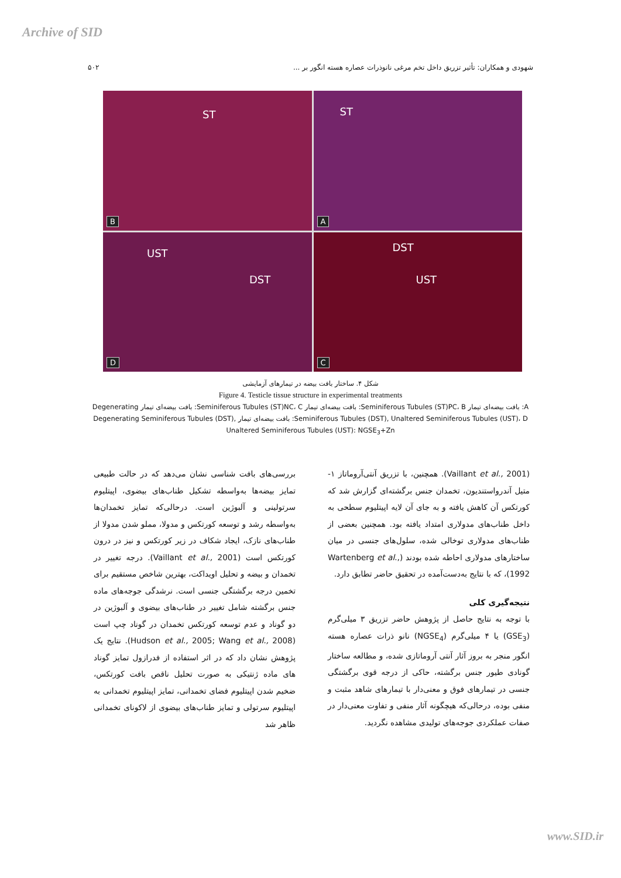Archive of SID
شهودی و همکاران: تأثیر تزریق داخل تخم مرغی نانوذرات عصاره هسته انگور بر ... ۵۰۲
ST
B
ST
A
UST
DST
D
DST
UST
C
شکل ۴. ساختار بافت بیضه در تیمارهای آزمایشی
Figure 4. Testicle tissue structure in experimental treatments
A: بافت بیضه‌ای تیمار Seminiferous Tubules (ST)PC، B: بافت بیضه‌ای تیمار Seminiferous Tubules (ST)NC، C: بافت بیضه‌ای تیمار Degenerating Seminiferous Tubules (DST), Unaltered Seminiferous Tubules (UST)، D: بافت بیضه‌ای تیمار Degenerating Seminiferous Tubules (DST), Unaltered Seminiferous Tubules (UST): NGSE<sub>3</sub>+Zn
بررسی‌های بافت شناسی نشان می‌دهد که در حالت طبیعی تمایز بیضه‌ها به‌واسطه تشکیل طناب‌های بیضوی، اپیتلیوم سرتولینی و آلبوژین است. درحالی‌که تمایز تخمدان‌ها به‌واسطه رشد و توسعه کورتکس و مدولا، مملو شدن مدولا از طناب‌های نازک، ایجاد شکاف در زیر کورتکس و نیز در درون کورتکس است (Vaillant et al., 2001). درجه تغییر در تخمدان و بیضه و تحلیل اویداکت، بهترین شاخص مستقیم برای تخمین درجه برگشتگی جنسی است. نرشدگی جوجه‌های ماده جنس برگشته شامل تغییر در طناب‌های بیضوی و آلبوژین در دو گوناد و عدم توسعه کورتکس تخمدان در گوناد چپ است (Hudson et al., 2005; Wang et al., 2008). نتایج یک پژوهش نشان داد که در اثر استفاده از فدرازول تمایز گوناد های ماده ژنتیکی به صورت تحلیل ناقص بافت کورتکس، ضخیم شدن اپیتلیوم فضای تخمدانی، تمایز اپیتلیوم تخمدانی به اپیتلیوم سرتولی و تمایز طناب‌های بیضوی از لاکونای تخمدانی ظاهر شد
(Vaillant et al., 2001). همچنین، با تزریق آنتی‌آروماتاز ۱-متیل آندرواستندیون، تخمدان جنس برگشته‌ای گزارش شد که کورتکس آن کاهش یافته و به جای آن لایه اپیتلیوم سطحی به داخل طناب‌های مدولاری امتداد یافته بود. همچنین بعضی از طناب‌های مدولاری توخالی شده، سلول‌های جنسی در میان ساختارهای مدولاری احاطه شده بودند (Wartenberg et al., 1992)، که با نتایج به‌دست‌آمده در تحقیق حاضر تطابق دارد.
نتیجه‌گیری کلی
با توجه به نتایج حاصل از پژوهش حاضر تزریق ۳ میلی‌گرم (GSE<sub>3</sub>) یا ۴ میلی‌گرم (NGSE<sub>4</sub>) نانو ذرات عصاره هسته انگور منجر به بروز آثار آنتی آروماتازی شده، و مطالعه ساختار گونادی طیور جنس برگشته، حاکی از درجه قوی برگشتگی جنسی در تیمارهای فوق و معنی‌دار با تیمارهای شاهد مثبت و منفی بوده، درحالی‌که هیچگونه آثار منفی و تفاوت معنی‌دار در صفات عملکردی جوجه‌های تولیدی مشاهده نگردید.
www.SID.ir